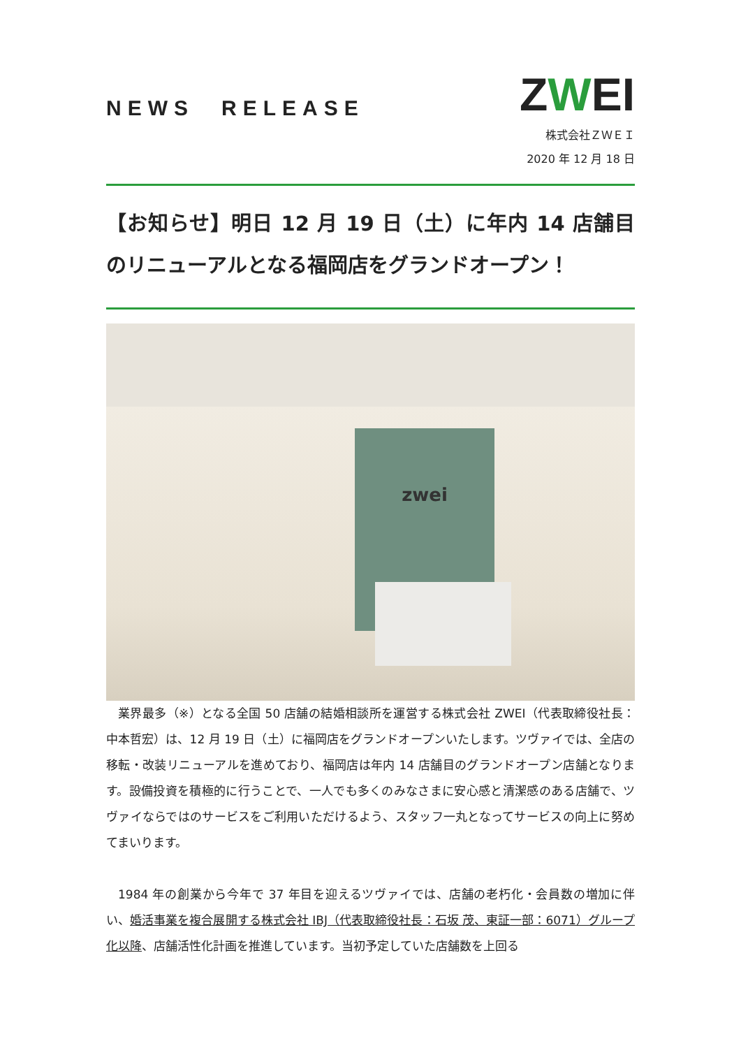NEWS　RELEASE
ZWEI
株式会社ＺＷＥＩ
2020 年 12 月 18 日
【お知らせ】明日 12 月 19 日（土）に年内 14 店舗目のリニューアルとなる福岡店をグランドオープン！
zwei
業界最多（※）となる全国 50 店舗の結婚相談所を運営する株式会社 ZWEI（代表取締役社長：中本哲宏）は、12 月 19 日（土）に福岡店をグランドオープンいたします。ツヴァイでは、全店の移転・改装リニューアルを進めており、福岡店は年内 14 店舗目のグランドオープン店舗となります。設備投資を積極的に行うことで、一人でも多くのみなさまに安心感と清潔感のある店舗で、ツヴァイならではのサービスをご利用いただけるよう、スタッフ一丸となってサービスの向上に努めてまいります。
1984 年の創業から今年で 37 年目を迎えるツヴァイでは、店舗の老朽化・会員数の増加に伴い、婚活事業を複合展開する株式会社 IBJ（代表取締役社長：石坂 茂、東証一部：6071）グループ化以降、店舗活性化計画を推進しています。当初予定していた店舗数を上回る